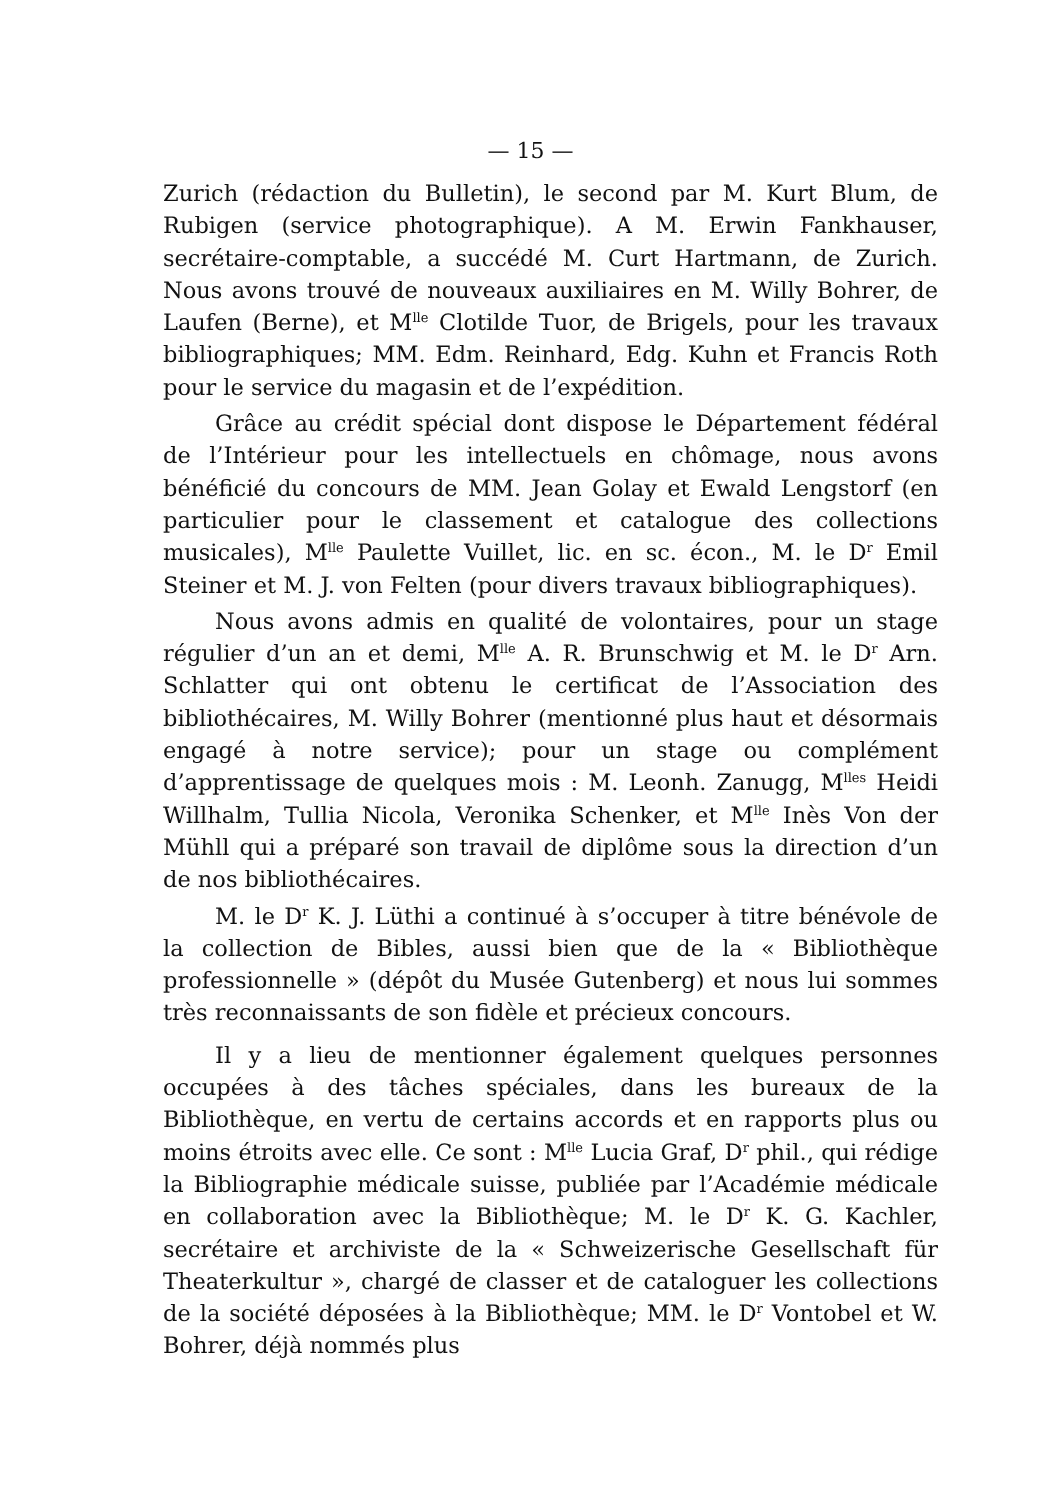— 15 —
Zurich (rédaction du Bulletin), le second par M. Kurt Blum, de Rubigen (service photographique). A M. Erwin Fankhauser, secrétaire-comptable, a succédé M. Curt Hartmann, de Zurich. Nous avons trouvé de nouveaux auxiliaires en M. Willy Bohrer, de Laufen (Berne), et M<sup>lle</sup> Clotilde Tuor, de Brigels, pour les travaux bibliographiques; MM. Edm. Reinhard, Edg. Kuhn et Francis Roth pour le service du magasin et de l’expédition.
Grâce au crédit spécial dont dispose le Département fédéral de l’Intérieur pour les intellectuels en chômage, nous avons bénéficié du concours de MM. Jean Golay et Ewald Lengstorf (en particulier pour le classement et catalogue des collections musicales), M<sup>lle</sup> Paulette Vuillet, lic. en sc. écon., M. le D<sup>r</sup> Emil Steiner et M. J. von Felten (pour divers travaux bibliographiques).
Nous avons admis en qualité de volontaires, pour un stage régulier d’un an et demi, M<sup>lle</sup> A. R. Brunschwig et M. le D<sup>r</sup> Arn. Schlatter qui ont obtenu le certificat de l’Association des bibliothécaires, M. Willy Bohrer (mentionné plus haut et désormais engagé à notre service); pour un stage ou complément d’apprentissage de quelques mois : M. Leonh. Zanugg, M<sup>lles</sup> Heidi Willhalm, Tullia Nicola, Veronika Schenker, et M<sup>lle</sup> Inès Von der Mühll qui a préparé son travail de diplôme sous la direction d’un de nos bibliothécaires.
M. le D<sup>r</sup> K. J. Lüthi a continué à s’occuper à titre bénévole de la collection de Bibles, aussi bien que de la « Bibliothèque professionnelle » (dépôt du Musée Gutenberg) et nous lui sommes très reconnaissants de son fidèle et précieux concours.
Il y a lieu de mentionner également quelques personnes occupées à des tâches spéciales, dans les bureaux de la Bibliothèque, en vertu de certains accords et en rapports plus ou moins étroits avec elle. Ce sont : M<sup>lle</sup> Lucia Graf, D<sup>r</sup> phil., qui rédige la Bibliographie médicale suisse, publiée par l’Académie médicale en collaboration avec la Bibliothèque; M. le D<sup>r</sup> K. G. Kachler, secrétaire et archiviste de la « Schweizerische Gesellschaft für Theaterkultur », chargé de classer et de cataloguer les collections de la société déposées à la Bibliothèque; MM. le D<sup>r</sup> Vontobel et W. Bohrer, déjà nommés plus